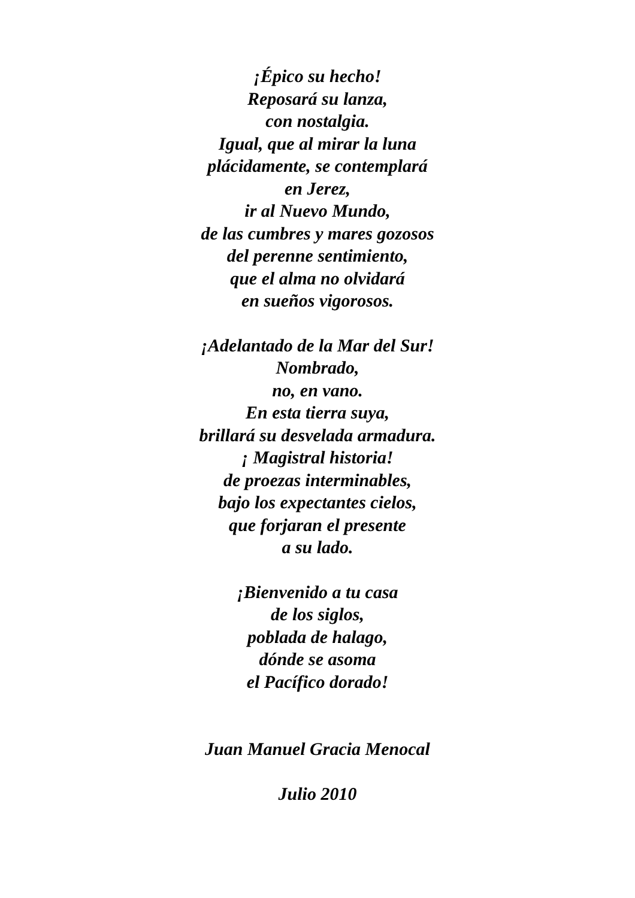¡Épico su hecho!
Reposará su lanza,
con nostalgia.
Igual, que al mirar la luna
plácidamente, se contemplará
en Jerez,
ir al Nuevo Mundo,
de las cumbres y mares gozosos
del perenne sentimiento,
que el alma no olvidará
en sueños vigorosos.
¡Adelantado de la Mar del Sur!
Nombrado,
no, en vano.
En esta tierra suya,
brillará su desvelada armadura.
¡ Magistral historia!
de proezas interminables,
bajo los expectantes cielos,
que forjaran el presente
a su lado.
¡Bienvenido a tu casa
de los siglos,
poblada de halago,
dónde se asoma
el Pacífico dorado!
Juan Manuel Gracia Menocal
Julio 2010